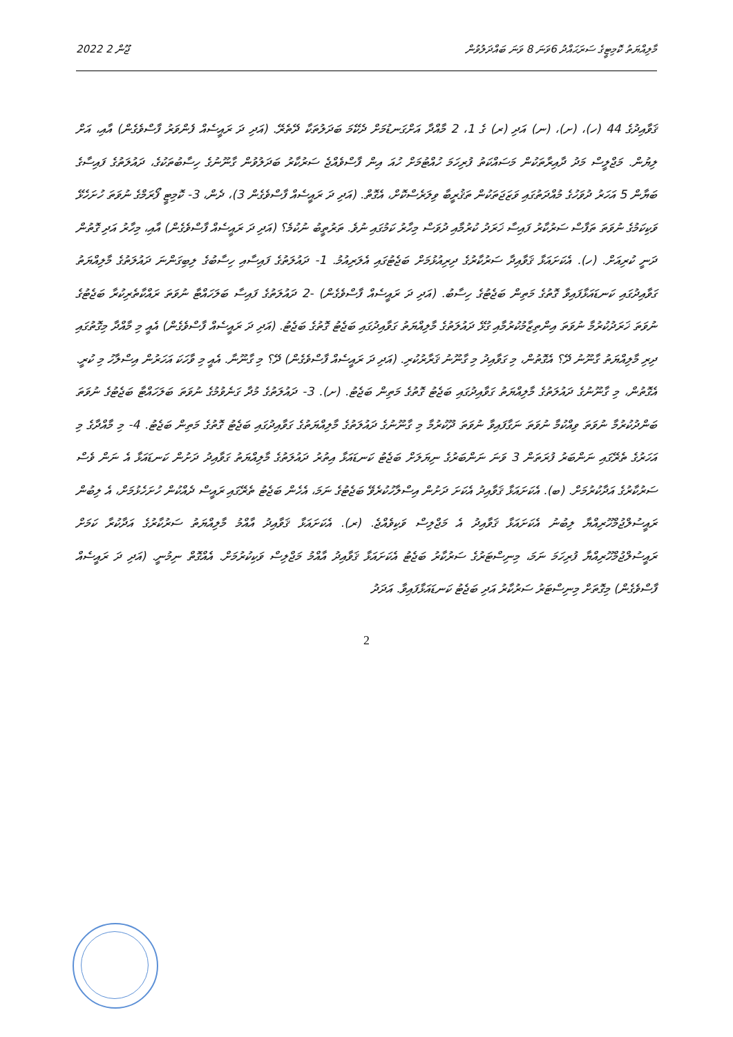2022 ޖޫން 2 މާލިއްޔަތު ކޮމިޓީގެ ސަރަޙައްދު 6ވަނަ 8 ވަނަ ބައްދަލުވުން
ޤަވާއިދުގެ 44 (ހ)، (ށ)، (ނ) އަދި (ރ) ގެ 1، 2 މާއްދާ އަށްގަނޑުމަށް ދެކޭމަ ބަދަލުތަކާ ދޭތެރޭ. (އަދި ދަ ރައީސެއް ފެންވަރު ފާސްވެގެން) އާއި، އަށް ލިޔުން. މަޖްލީސް މަދު ދާއިރާތަކުން މަސައްކަތު ފުރިހަމަ ހުއްޓުމަށް ހުއަ އިން ފާސްވެއްޖެ ސަރުކާރު ބަދަލުވުން ގާނޫނުގެ ހިސާބުތަކުގެ، ދައުލަތުގެ ފައިސާގެ ބަޔާން 5 އަހަރު ދުވަހުގެ މުއްދަތުގައި ވަޒަޖަތަކުން ތަޤުރީބާ ވިލަރެސްކޮށް، އެގޮތް. (އަދި ދަ ރައީސެއް ފާސްވެގެން 3)، ދެން، 3- ކޮމިޓީ ފޯރަމްގެ ނުވަތަ ހުށަހެޅޭ ވަކިކަމުގެ ނުވަތަ ތަފާސް ސަރުކާރު ފައިސާ ޚަރަދު ކުރުމާއި ދުވަސް މިހާރު ކަމުގައި ނުވެ. ތަރުތީބު ނުކުމެ؟ (އަދި ދަ ރައީސެއް ފާސްވެގެން) އާއި، މިހާރު އަދި ގޮތުން ދަނީ ކުރިއަށް. (ހ). އެކަށައަޅާ ޤަވާއިދާ ސަރުކާރުގެ ދިރިއުޅުމަށް ބަޖެޓުގައި އެލަރިއުމު. 1- ދައުލަތުގެ ފައިސާއި ހިސާބުގެ ލިބިގަންނަ ދައުލަތުގެ މާލިއްޔަތު ގަވާއިދުގައި ކަނޑައަޅާފައިވާ ގޮތުގެ މަތިން ބަޖެޓުގެ ހިސާބު. (އަދި ދަ ރައީސެއް ފާސްވެގެން) -2 ދައުލަތުގެ ފައިސާ ބަލަހައްޓާ ނުވަތަ ރައްކާތެރިކުރާ ބަޖެޓުގެ ނުވަތަ ޚަރަދުކުރުމާ ނުވަތަ އިންތިޒާމުކުރުމާއި ގުޅޭ ދައުލަތުގެ މާލިއްޔަތު ގަވާއިދުގައި ބަޖެޓު ގޮތުގެ ބަޖެޓު. (އަދި ދަ ރައީސެއް ފާސްވެގެން) އެއީ މި މާއްދާ މިގޮތުގައި ދިރި މާލިއްޔަތު ގާނޫނު ދޭ؟ އެގޮތުން، މި ގަވާއިދު މި ގާނޫނު ޤަރާރުކުރި. (އަދި ދަ ރައީސެއް ފާސްވެގެން) ދޭ؟ މި ގާނޫނާ. އެއީ މި ވާހަކަ އަހަރުން އިސްލާހު މި ކުރީ. އެގޮތުން، މި ގާނޫނުގެ ދައުލަތުގެ މާލިއްޔަތު ގަވާއިދުގައި ބަޖެޓު ގޮތުގެ މަތިން ބަޖެޓު. (ށ). 3- ދައުލަތުގެ މުދާ ގަނެވުމުގެ ނުވަތަ ބަލަހައްޓާ ބަޖެޓުގެ ނުވަތަ ބަންދުކުރުމާ ނުވަތަ ވިއްކުމާ ނުވަތަ ނަގާފައިވާ ނުވަތަ ދޫކުރުމާ މި ގާނޫނުގެ ދައުލަތުގެ މާލިއްޔަތުގެ ގަވާއިދުގައި ބަޖެޓު ގޮތުގެ މަތިން ބަޖެޓު. 4- މި މާއްދާގެ މި އަހަރުގެ ތެރޭގައި ނަންބަރު ފުރަތަން 3 ވަނަ ނަންބަރުގެ ނިޔަލަށް ބަޖެޓު ކަނޑައަޅާ އިތުރު ދައުލަތުގެ މާލިއްޔަތު ގަވާއިދު ދަށުން ކަނޑައަޅާ އެ ނަން ވެސް ސަރުކާރުގެ އަދާކުރުމަށް. (ބ). އެކަށައަޅާ ޤަވާއިދު އެކަށަ ދަށުން އިސްލާހުކުރެވޭ ބަޖެޓުގެ ނަމަ، އެހެން ބަޖެޓު ތެރޭގައި ރައީސް ދެއްކުން ހުށަހެޅުމަށް، އެ ލިބުން ރައީސުލްޖުމްހޫރިއްޔާ ލިބުނު އެކަށައަޅާ ޤަވާއިދު އެ މަޖްލިސް ވަކިވެއްޖެ. (ރ). އެކަށައަޅާ ޤަވާއިދު އާއްމު މާލިއްޔަތު ސަރުކާރުގެ އަދާކުރާ ކަމަށް ރައީސުލްޖުމްހޫރިއްޔާ ފުރިހަމަ ނަމަ، މިނިސްޓަރުގެ ސަރުކާރު ބަޖެޓު އެކަށައަޅާ ޤަވާއިދު އާއްމު މަޖްލިސް ވަކިކުރުމަށް. އެއްގޮތް ނިމުނީ. (އަދި ދަ ރައީސެއް ފާސްވެގެން) މިގޮތަށް މިނިސްޓަރު ސަރުކާރު އަދި ބަޖެޓު ކަނޑައަޅާފައިވާ. އަދަދު
2